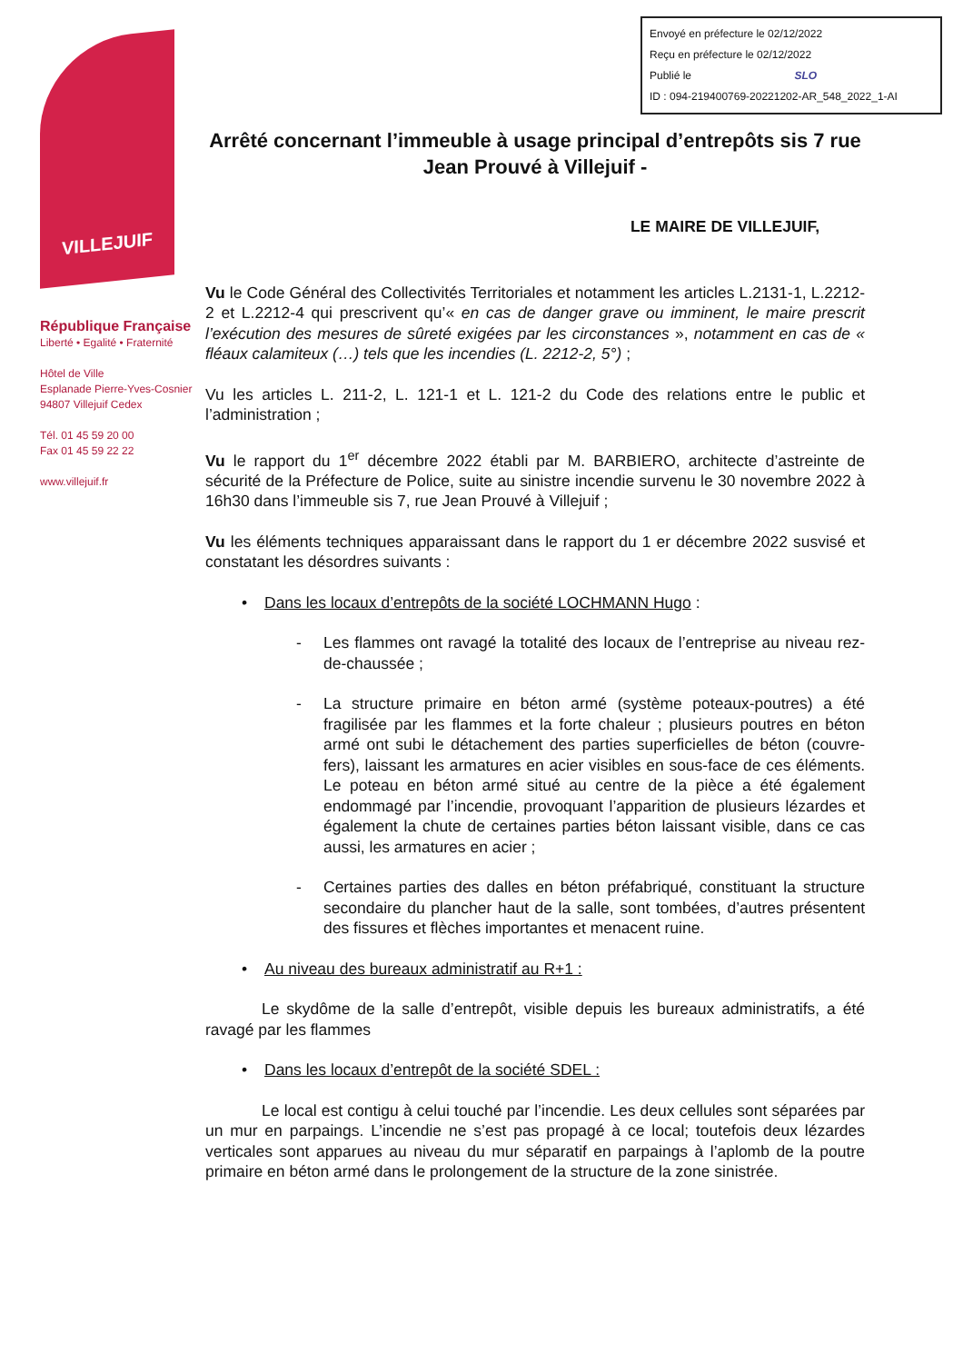Envoyé en préfecture le 02/12/2022
Reçu en préfecture le 02/12/2022
Publié le SLO
ID : 094-219400769-20221202-AR_548_2022_1-AI
VILLEJUIF
République Française
Liberté • Egalité • Fraternité
Hôtel de Ville
Esplanade Pierre-Yves-Cosnier
94807 Villejuif Cedex
Tél. 01 45 59 20 00
Fax 01 45 59 22 22
www.villejuif.fr
Arrêté concernant l’immeuble à usage principal d’entrepôts sis 7 rue Jean Prouvé à Villejuif -
LE MAIRE DE VILLEJUIF,
Vu le Code Général des Collectivités Territoriales et notamment les articles L.2131-1, L.2212-2 et L.2212-4 qui prescrivent qu’« en cas de danger grave ou imminent, le maire prescrit l’exécution des mesures de sûreté exigées par les circonstances », notamment en cas de « fléaux calamiteux (…) tels que les incendies (L. 2212-2, 5°) ;
Vu les articles L. 211-2, L. 121-1 et L. 121-2 du Code des relations entre le public et l’administration ;
Vu le rapport du 1<sup>er</sup> décembre 2022 établi par M. BARBIERO, architecte d’astreinte de sécurité de la Préfecture de Police, suite au sinistre incendie survenu le 30 novembre 2022 à 16h30 dans l’immeuble sis 7, rue Jean Prouvé à Villejuif ;
Vu les éléments techniques apparaissant dans le rapport du 1 er décembre 2022 susvisé et constatant les désordres suivants :
• Dans les locaux d’entrepôts de la société LOCHMANN Hugo :
- Les flammes ont ravagé la totalité des locaux de l’entreprise au niveau rez-de-chaussée ;
- La structure primaire en béton armé (système poteaux-poutres) a été fragilisée par les flammes et la forte chaleur ; plusieurs poutres en béton armé ont subi le détachement des parties superficielles de béton (couvre-fers), laissant les armatures en acier visibles en sous-face de ces éléments. Le poteau en béton armé situé au centre de la pièce a été également endommagé par l’incendie, provoquant l’apparition de plusieurs lézardes et également la chute de certaines parties béton laissant visible, dans ce cas aussi, les armatures en acier ;
- Certaines parties des dalles en béton préfabriqué, constituant la structure secondaire du plancher haut de la salle, sont tombées, d’autres présentent des fissures et flèches importantes et menacent ruine.
• Au niveau des bureaux administratif au R+1 :
Le skydôme de la salle d’entrepôt, visible depuis les bureaux administratifs, a été ravagé par les flammes
• Dans les locaux d’entrepôt de la société SDEL :
Le local est contigu à celui touché par l’incendie. Les deux cellules sont séparées par un mur en parpaings. L’incendie ne s’est pas propagé à ce local; toutefois deux lézardes verticales sont apparues au niveau du mur séparatif en parpaings à l’aplomb de la poutre primaire en béton armé dans le prolongement de la structure de la zone sinistrée.